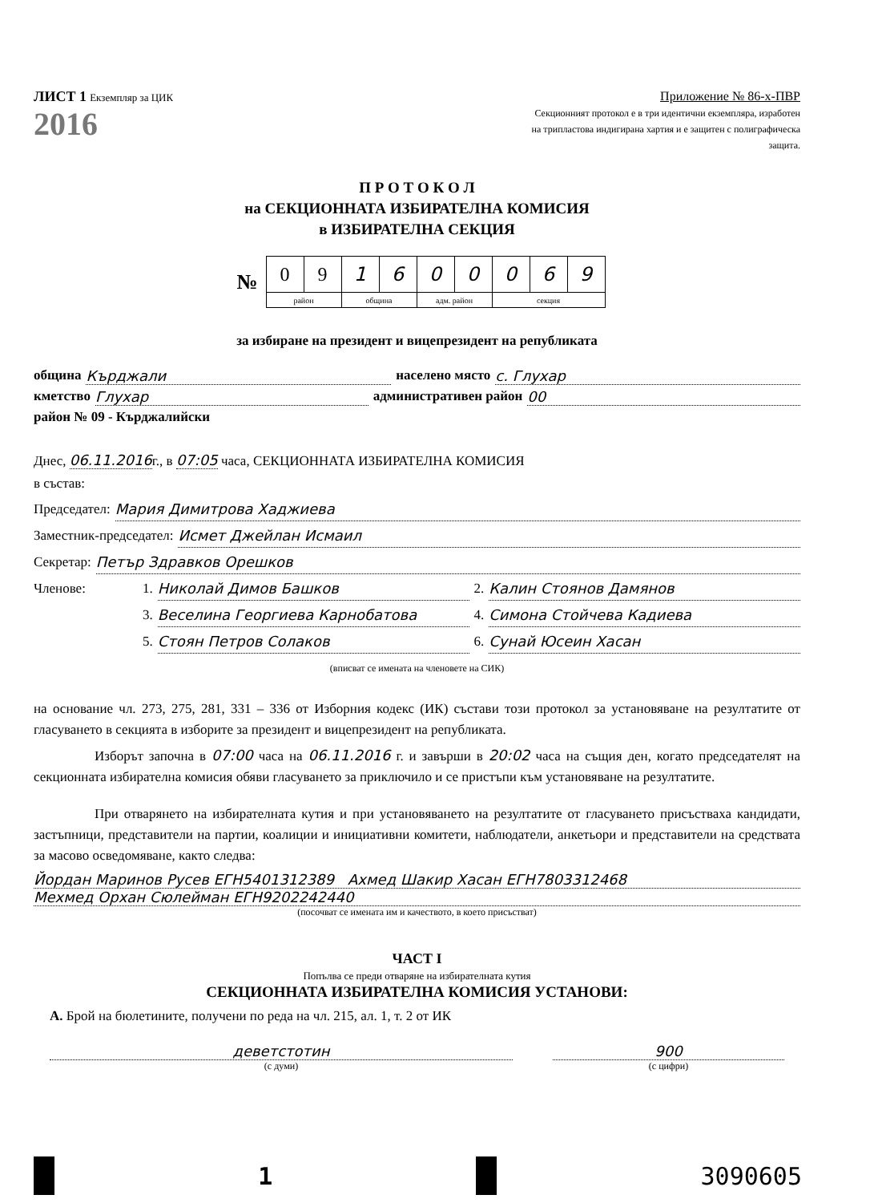ЛИСТ 1 Екземпляр за ЦИК
2016
Приложение № 86-х-ПВР
Секционният протокол е в три идентични екземпляра, изработен
на трипластова индигирана хартия и е защитен с полиграфическа
защита.
П Р О Т О К О Л
на СЕКЦИОННАТА ИЗБИРАТЕЛНА КОМИСИЯ
в ИЗБИРАТЕЛНА СЕКЦИЯ
| № | 0 | 9 | 1 | 6 | 0 | 0 | 0 | 6 | 9 |
| | район | | община | | адм. район | | секция | | |
за избиране на президент и вицепрезидент на републиката
община Кърджали населено място с. Глухар
кметство Глухар административен район 00
район № 09 - Кърджалийски
Днес, 06.11.2016г., в 07:05 часа, СЕКЦИОННАТА ИЗБИРАТЕЛНА КОМИСИЯ
в състав:
Председател: Мария Димитрова Хаджиева
Заместник-председател: Исмет Джейлан Исмаил
Секретар: Петър Здравков Орешков
Членове: 1. Николай Димов Башков 2. Калин Стоянов Дамянов
3. Веселина Георгиева Карнобатова 4. Симона Стойчева Кадиева
5. Стоян Петров Солаков 6. Сунай Юсеин Хасан
(вписват се имената на членовете на СИК)
на основание чл. 273, 275, 281, 331 – 336 от Изборния кодекс (ИК) състави този протокол за установяване на резултатите от гласуването в секцията в изборите за президент и вицепрезидент на републиката.
Изборът започна в 07:00 часа на 06.11.2016 г. и завърши в 20:02 часа на същия ден, когато председателят на секционната избирателна комисия обяви гласуването за приключило и се пристъпи към установяване на резултатите.
При отварянето на избирателната кутия и при установяването на резултатите от гласуването присъстваха кандидати, застъпници, представители на партии, коалиции и инициативни комитети, наблюдатели, анкетьори и представители на средствата за масово осведомяване, както следва:
Йордан Маринов Русев ЕГН5401312389 Ахмед Шакир Хасан ЕГН7803312468
Мехмед Орхан Сюлейман ЕГН9202242440
(посочват се имената им и качеството, в което присъстват)
ЧАСТ I
Попълва се преди отваряне на избирателната кутия
СЕКЦИОННАТА ИЗБИРАТЕЛНА КОМИСИЯ УСТАНОВИ:
А. Брой на бюлетините, получени по реда на чл. 215, ал. 1, т. 2 от ИК
деветстотин
(с думи)
900
(с цифри)
1 3090605